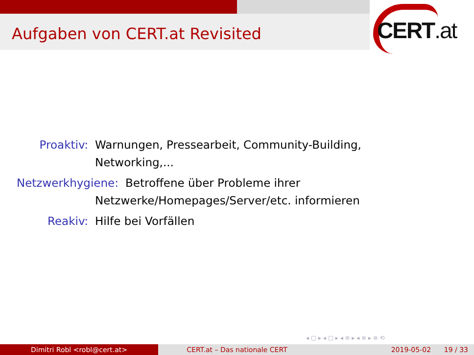Aufgaben von CERT.at Revisited CERT.at
Proaktiv: Warnungen, Pressearbeit, Community-Building, Networking,...
Netzwerkhygiene: Betroffene über Probleme ihrer
Netzwerke/Homepages/Server/etc. informieren
Reakiv: Hilfe bei Vorfällen
◂ ▢ ▸ ◂ ▢ ▸ ◂ ≡ ▸ ◂ ≡ ▸ ≡ ⟲
Dimitri Robl <robl@cert.at> CERT.at – Das nationale CERT 2019-05-02 19 / 33